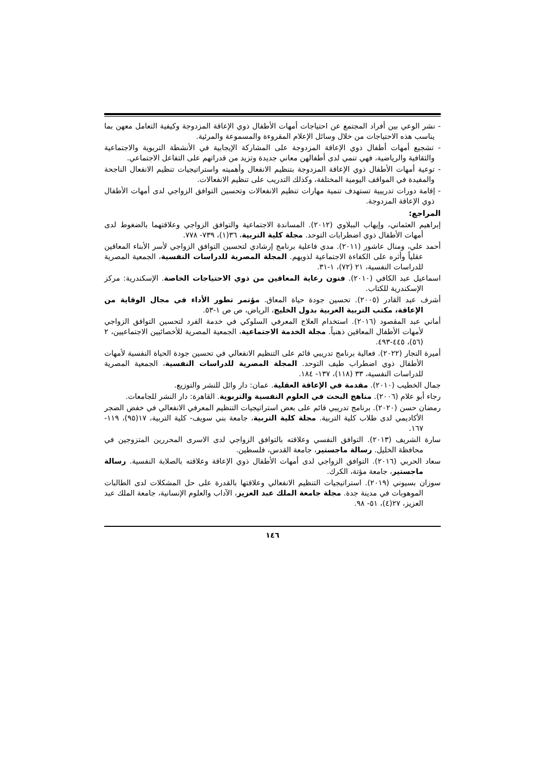- نشر الوعي بين أفراد المجتمع عن احتياجات أمهات الأطفال ذوي الإعاقة المزدوجة وكيفية التعامل معهن بما يناسب هذه الاحتياجات من خلال وسائل الإعلام المقروءة والمسموعة والمرئية.
- تشجيع أمهات أطفال ذوي الإعاقة المزدوجة على المشاركة الإيجابية في الأنشطة التربوية والاجتماعية والثقافية والرياضية، فهي تنمي لدى أطفالهن معاني جديدة وتزيد من قدراتهم على التفاعل الاجتماعي.
- توعية أمهات الأطفال ذوي الإعاقة المزدوجة بتنظيم الانفعال وأهميته واستراتيجيات تنظيم الانفعال الناجحة والمفيدة في المواقف اليومية المختلفة، وكذلك التدريب على تنظيم الانفعالات.
- إقامة دورات تدريبية تستهدف تنمية مهارات تنظيم الانفعالات وتحسين التوافق الزواجي لدى أمهات الأطفال ذوي الإعاقة المزدوجة.
المراجع:
إبراهيم العثماني، وإيهاب الببلاوي (٢٠١٢). المساندة الاجتماعية والتوافق الزواجي وعلاقتهما بالضغوط لدى أمهات الأطفال ذوي اضطرابات التوحد. مجلة كلية التربية، ٣٦(١)، ٧٣٩- ٧٧٨.
أحمد علي، ومنال عاشور (٢٠١١). مدي فاعلية برنامج إرشادي لتحسين التوافق الزواجي لأسر الأبناء المعاقين عقلياً وأثره على الكفاءة الاجتماعية لذويهم. المجلة المصرية للدراسات النفسية، الجمعية المصرية للدراسات النفسية، ٢١ (٧٢)، ١-٣١.
اسماعيل عبد الكافي (٢٠١٠). فنون رعاية المعاقين من ذوي الاحتياجات الخاصة. الإسكندرية: مركز الإسكندرية للكتاب.
أشرف عبد القادر (٢٠٠٥). تحسين جودة حياة المعاق. مؤتمر تطور الأداء في مجال الوقاية من الإعاقة، مكتب التربية العربية بدول الخليج، الرياض، ص ص ١-٥٣.
أماني عبد المقصود (٢٠١٦). استخدام العلاج المعرفي السلوكي في خدمة الفرد لتحسين التوافق الزواجي لأمهات الأطفال المعاقين ذهنياً. مجلة الخدمة الاجتماعية، الجمعية المصرية للأخصائيين الاجتماعيين، ٢ (٥٦)، ٤٤٥-٤٩٣.
أميرة النجار (٢٠٢٢). فعالية برنامج تدريبي قائم على التنظيم الانفعالي في تحسين جودة الحياة النفسية لأمهات الأطفال ذوي اضطراب طيف التوحد. المجلة المصرية للدراسات النفسية، الجمعية المصرية للدراسات النفسية، ٣٣ (١١٨)، ١٣٧- ١٨٤.
جمال الخطيب (٢٠١٠). مقدمة في الإعاقة العقلية. عمان: دار وائل للنشر والتوزيع.
رجاء أبو علام (٢٠٠٦). مناهج البحث في العلوم النفسية والتربوية. القاهرة: دار النشر للجامعات.
رمضان حسن (٢٠٢٠). برنامج تدريبي قائم على بعض استراتيجيات التنظيم المعرفي الانفعالي في خفض الضجر الأكاديمي لدى طلاب كلية التربية. مجلة كلية التربية، جامعة بني سويف- كلية التربية، ١٧(٩٥)، ١١٩- ١٦٧.
سارة الشريف (٢٠١٣). التوافق النفسي وعلاقته بالتوافق الزواجي لدى الاسرى المحررين المتزوجين في محافظة الخليل. رسالة ماجستير، جامعة القدس، فلسطين.
سعاد الحربي (٢٠١٦). التوافق الزواجي لدى أمهات الأطفال ذوي الإعاقة وعلاقته بالصلابة النفسية. رسالة ماجستير، جامعة مؤتة، الكرك.
سوزان بسيوني (٢٠١٩). استراتيجيات التنظيم الانفعالي وعلاقتها بالقدرة على حل المشكلات لدى الطالبات الموهوبات في مدينة جدة. مجلة جامعة الملك عبد العزيز، الآداب والعلوم الإنسانية، جامعة الملك عبد العزيز، ٢٧(٤)، ٥١- ٩٨.
١٤٦